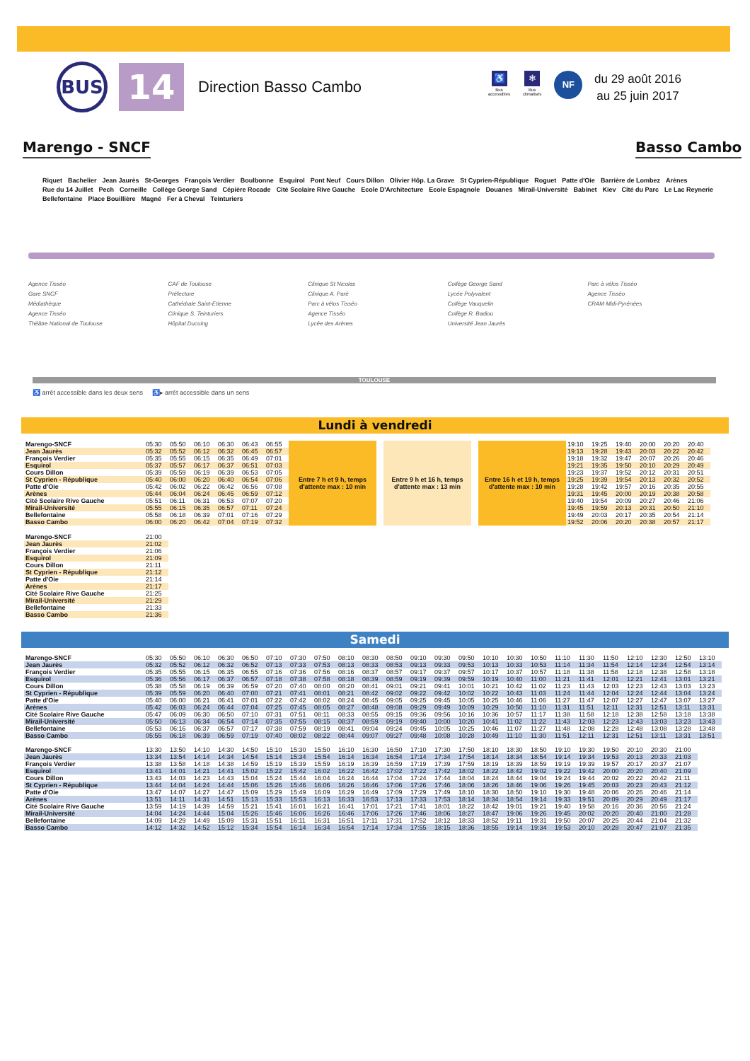BUS
14
Direction Basso Cambo
♿
Bus
accessibles
❄
Bus
climatisés
NF
du 29 août 2016
au 25 juin 2017
Marengo - SNCF Basso Cambo
Riquet Bachelier Jean Jaurès St-Georges François Verdier Boulbonne Esquirol Pont Neuf Cours Dillon Olivier Hôp. La Grave St Cyprien-République Roguet Patte d'Oie Barrière de Lombez Arènes Rue du 14 Juillet Pech Corneille Collège George Sand Cépière Rocade Cité Scolaire Rive Gauche Ecole D'Architecture Ecole Espagnole Douanes Mirail-Université Babinet Kiev Cité du Parc Le Lac Reynerie Bellefontaine Place Bouillière Magné Fer à Cheval Teinturiers
Agence Tisséo
Gare SNCF
Médiathèque
Agence Tisséo
Théâtre National de Toulouse
CAF de Toulouse
Préfecture
Cathédrale Saint-Etienne
Clinique S. Teinturiers
Hôpital Ducuing
Clinique St Nicolas
Clinique A. Paré
Parc à vélos Tisséo
Agence Tisséo
Lycée des Arènes
Collège George Sand
Lycée Polyvalent
Collège Vauquelin
Collège R. Badiou
Université Jean Jaurès
Parc à vélos Tisséo
Agence Tisséo
CRAM Midi-Pyrénées
TOULOUSE
♿ arrêt accessible dans les deux sens ♿▸ arrêt accessible dans un sens
Lundi à vendredi
| Marengo-SNCF | 05:30 | 05:50 | 06:10 | 06:30 | 06:43 | 06:55 | Entre 7 h et 9 h, temps d'attente max : 10 min | | Entre 9 h et 16 h, temps d'attente max : 13 min | | Entre 16 h et 19 h, temps d'attente max : 10 min | 19:10 | 19:25 | 19:40 | 20:00 | 20:20 | 20:40 |
| Jean Jaurès | 05:32 | 05:52 | 06:12 | 06:32 | 06:45 | 06:57 | | | | | | 19:13 | 19:28 | 19:43 | 20:03 | 20:22 | 20:42 |
| François Verdier | 05:35 | 05:55 | 06:15 | 06:35 | 06:49 | 07:01 | | | | | | 19:18 | 19:32 | 19:47 | 20:07 | 20:26 | 20:46 |
| Esquirol | 05:37 | 05:57 | 06:17 | 06:37 | 06:51 | 07:03 | | | | | | 19:21 | 19:35 | 19:50 | 20:10 | 20:29 | 20:49 |
| Cours Dillon | 05:39 | 05:59 | 06:19 | 06:39 | 06:53 | 07:05 | | | | | | 19:23 | 19:37 | 19:52 | 20:12 | 20:31 | 20:51 |
| St Cyprien - République | 05:40 | 06:00 | 06:20 | 06:40 | 06:54 | 07:06 | | | | | | 19:25 | 19:39 | 19:54 | 20:13 | 20:32 | 20:52 |
| Patte d'Oie | 05:42 | 06:02 | 06:22 | 06:42 | 06:56 | 07:08 | | | | | | 19:28 | 19:42 | 19:57 | 20:16 | 20:35 | 20:55 |
| Arènes | 05:44 | 06:04 | 06:24 | 06:45 | 06:59 | 07:12 | | | | | | 19:31 | 19:45 | 20:00 | 20:19 | 20:38 | 20:58 |
| Cité Scolaire Rive Gauche | 05:51 | 06:11 | 06:31 | 06:53 | 07:07 | 07:20 | | | | | | 19:40 | 19:54 | 20:09 | 20:27 | 20:46 | 21:06 |
| Mirail-Université | 05:55 | 06:15 | 06:35 | 06:57 | 07:11 | 07:24 | | | | | | 19:45 | 19:59 | 20:13 | 20:31 | 20:50 | 21:10 |
| Bellefontaine | 05:58 | 06:18 | 06:39 | 07:01 | 07:16 | 07:29 | | | | | | 19:49 | 20:03 | 20:17 | 20:35 | 20:54 | 21:14 |
| Basso Cambo | 06:00 | 06:20 | 06:42 | 07:04 | 07:19 | 07:32 | | | | | | 19:52 | 20:06 | 20:20 | 20:38 | 20:57 | 21:17 |
| Marengo-SNCF | 21:00 |
| Jean Jaurès | 21:02 |
| François Verdier | 21:06 |
| Esquirol | 21:09 |
| Cours Dillon | 21:11 |
| St Cyprien - République | 21:12 |
| Patte d'Oie | 21:14 |
| Arènes | 21:17 |
| Cité Scolaire Rive Gauche | 21:25 |
| Mirail-Université | 21:29 |
| Bellefontaine | 21:33 |
| Basso Cambo | 21:36 |
Samedi
| Marengo-SNCF | 05:30 | 05:50 | 06:10 | 06:30 | 06:50 | 07:10 | 07:30 | 07:50 | 08:10 | 08:30 | 08:50 | 09:10 | 09:30 | 09:50 | 10:10 | 10:30 | 10:50 | 11:10 | 11:30 | 11:50 | 12:10 | 12:30 | 12:50 | 13:10 |
| Jean Jaurès | 05:32 | 05:52 | 06:12 | 06:32 | 06:52 | 07:13 | 07:33 | 07:53 | 08:13 | 08:33 | 08:53 | 09:13 | 09:33 | 09:53 | 10:13 | 10:33 | 10:53 | 11:14 | 11:34 | 11:54 | 12:14 | 12:34 | 12:54 | 13:14 |
| François Verdier | 05:35 | 05:55 | 06:15 | 06:35 | 06:55 | 07:16 | 07:36 | 07:56 | 08:16 | 08:37 | 08:57 | 09:17 | 09:37 | 09:57 | 10:17 | 10:37 | 10:57 | 11:18 | 11:38 | 11:58 | 12:18 | 12:38 | 12:58 | 13:18 |
| Esquirol | 05:36 | 05:56 | 06:17 | 06:37 | 06:57 | 07:18 | 07:38 | 07:58 | 08:18 | 08:39 | 08:59 | 09:19 | 09:39 | 09:59 | 10:19 | 10:40 | 11:00 | 11:21 | 11:41 | 12:01 | 12:21 | 12:41 | 13:01 | 13:21 |
| Cours Dillon | 05:38 | 05:58 | 06:19 | 06:39 | 06:59 | 07:20 | 07:40 | 08:00 | 08:20 | 08:41 | 09:01 | 09:21 | 09:41 | 10:01 | 10:21 | 10:42 | 11:02 | 11:23 | 11:43 | 12:03 | 12:23 | 12:43 | 13:03 | 13:23 |
| St Cyprien - République | 05:39 | 05:59 | 06:20 | 06:40 | 07:00 | 07:21 | 07:41 | 08:01 | 08:21 | 08:42 | 09:02 | 09:22 | 09:42 | 10:02 | 10:22 | 10:43 | 11:03 | 11:24 | 11:44 | 12:04 | 12:24 | 12:44 | 13:04 | 13:24 |
| Patte d'Oie | 05:40 | 06:00 | 06:21 | 06:41 | 07:01 | 07:22 | 07:42 | 08:02 | 08:24 | 08:45 | 09:05 | 09:25 | 09:45 | 10:05 | 10:25 | 10:46 | 11:06 | 11:27 | 11:47 | 12:07 | 12:27 | 12:47 | 13:07 | 13:27 |
| Arènes | 05:42 | 06:03 | 06:24 | 06:44 | 07:04 | 07:25 | 07:45 | 08:05 | 08:27 | 08:48 | 09:08 | 09:29 | 09:49 | 10:09 | 10:29 | 10:50 | 11:10 | 11:31 | 11:51 | 12:11 | 12:31 | 12:51 | 13:11 | 13:31 |
| Cité Scolaire Rive Gauche | 05:47 | 06:09 | 06:30 | 06:50 | 07:10 | 07:31 | 07:51 | 08:11 | 08:33 | 08:55 | 09:15 | 09:36 | 09:56 | 10:16 | 10:36 | 10:57 | 11:17 | 11:38 | 11:58 | 12:18 | 12:38 | 12:58 | 13:18 | 13:38 |
| Mirail-Université | 05:50 | 06:13 | 06:34 | 06:54 | 07:14 | 07:35 | 07:55 | 08:15 | 08:37 | 08:59 | 09:19 | 09:40 | 10:00 | 10:20 | 10:41 | 11:02 | 11:22 | 11:43 | 12:03 | 12:23 | 12:43 | 13:03 | 13:23 | 13:43 |
| Bellefontaine | 05:53 | 06:16 | 06:37 | 06:57 | 07:17 | 07:38 | 07:59 | 08:19 | 08:41 | 09:04 | 09:24 | 09:45 | 10:05 | 10:25 | 10:46 | 11:07 | 11:27 | 11:48 | 12:08 | 12:28 | 12:48 | 13:08 | 13:28 | 13:48 |
| Basso Cambo | 05:55 | 06:18 | 06:39 | 06:59 | 07:19 | 07:40 | 08:02 | 08:22 | 08:44 | 09:07 | 09:27 | 09:48 | 10:08 | 10:28 | 10:49 | 11:10 | 11:30 | 11:51 | 12:11 | 12:31 | 12:51 | 13:11 | 13:31 | 13:51 |
| Marengo-SNCF | 13:30 | 13:50 | 14:10 | 14:30 | 14:50 | 15:10 | 15:30 | 15:50 | 16:10 | 16:30 | 16:50 | 17:10 | 17:30 | 17:50 | 18:10 | 18:30 | 18:50 | 19:10 | 19:30 | 19:50 | 20:10 | 20:30 | 21:00 |
| Jean Jaurès | 13:34 | 13:54 | 14:14 | 14:34 | 14:54 | 15:14 | 15:34 | 15:54 | 16:14 | 16:34 | 16:54 | 17:14 | 17:34 | 17:54 | 18:14 | 18:34 | 18:54 | 19:14 | 19:34 | 19:53 | 20:13 | 20:33 | 21:03 |
| François Verdier | 13:38 | 13:58 | 14:18 | 14:38 | 14:59 | 15:19 | 15:39 | 15:59 | 16:19 | 16:39 | 16:59 | 17:19 | 17:39 | 17:59 | 18:19 | 18:39 | 18:59 | 19:19 | 19:39 | 19:57 | 20:17 | 20:37 | 21:07 |
| Esquirol | 13:41 | 14:01 | 14:21 | 14:41 | 15:02 | 15:22 | 15:42 | 16:02 | 16:22 | 16:42 | 17:02 | 17:22 | 17:42 | 18:02 | 18:22 | 18:42 | 19:02 | 19:22 | 19:42 | 20:00 | 20:20 | 20:40 | 21:09 |
| Cours Dillon | 13:43 | 14:03 | 14:23 | 14:43 | 15:04 | 15:24 | 15:44 | 16:04 | 16:24 | 16:44 | 17:04 | 17:24 | 17:44 | 18:04 | 18:24 | 18:44 | 19:04 | 19:24 | 19:44 | 20:02 | 20:22 | 20:42 | 21:11 |
| St Cyprien - République | 13:44 | 14:04 | 14:24 | 14:44 | 15:06 | 15:26 | 15:46 | 16:06 | 16:26 | 16:46 | 17:06 | 17:26 | 17:46 | 18:06 | 18:26 | 18:46 | 19:06 | 19:26 | 19:45 | 20:03 | 20:23 | 20:43 | 21:12 |
| Patte d'Oie | 13:47 | 14:07 | 14:27 | 14:47 | 15:09 | 15:29 | 15:49 | 16:09 | 16:29 | 16:49 | 17:09 | 17:29 | 17:49 | 18:10 | 18:30 | 18:50 | 19:10 | 19:30 | 19:48 | 20:06 | 20:26 | 20:46 | 21:14 |
| Arènes | 13:51 | 14:11 | 14:31 | 14:51 | 15:13 | 15:33 | 15:53 | 16:13 | 16:33 | 16:53 | 17:13 | 17:33 | 17:53 | 18:14 | 18:34 | 18:54 | 19:14 | 19:33 | 19:51 | 20:09 | 20:29 | 20:49 | 21:17 |
| Cité Scolaire Rive Gauche | 13:59 | 14:19 | 14:39 | 14:59 | 15:21 | 15:41 | 16:01 | 16:21 | 16:41 | 17:01 | 17:21 | 17:41 | 18:01 | 18:22 | 18:42 | 19:01 | 19:21 | 19:40 | 19:58 | 20:16 | 20:36 | 20:56 | 21:24 |
| Mirail-Université | 14:04 | 14:24 | 14:44 | 15:04 | 15:26 | 15:46 | 16:06 | 16:26 | 16:46 | 17:06 | 17:26 | 17:46 | 18:06 | 18:27 | 18:47 | 19:06 | 19:26 | 19:45 | 20:02 | 20:20 | 20:40 | 21:00 | 21:28 |
| Bellefontaine | 14:09 | 14:29 | 14:49 | 15:09 | 15:31 | 15:51 | 16:11 | 16:31 | 16:51 | 17:11 | 17:31 | 17:52 | 18:12 | 18:33 | 18:52 | 19:11 | 19:31 | 19:50 | 20:07 | 20:25 | 20:44 | 21:04 | 21:32 |
| Basso Cambo | 14:12 | 14:32 | 14:52 | 15:12 | 15:34 | 15:54 | 16:14 | 16:34 | 16:54 | 17:14 | 17:34 | 17:55 | 18:15 | 18:36 | 18:55 | 19:14 | 19:34 | 19:53 | 20:10 | 20:28 | 20:47 | 21:07 | 21:35 |